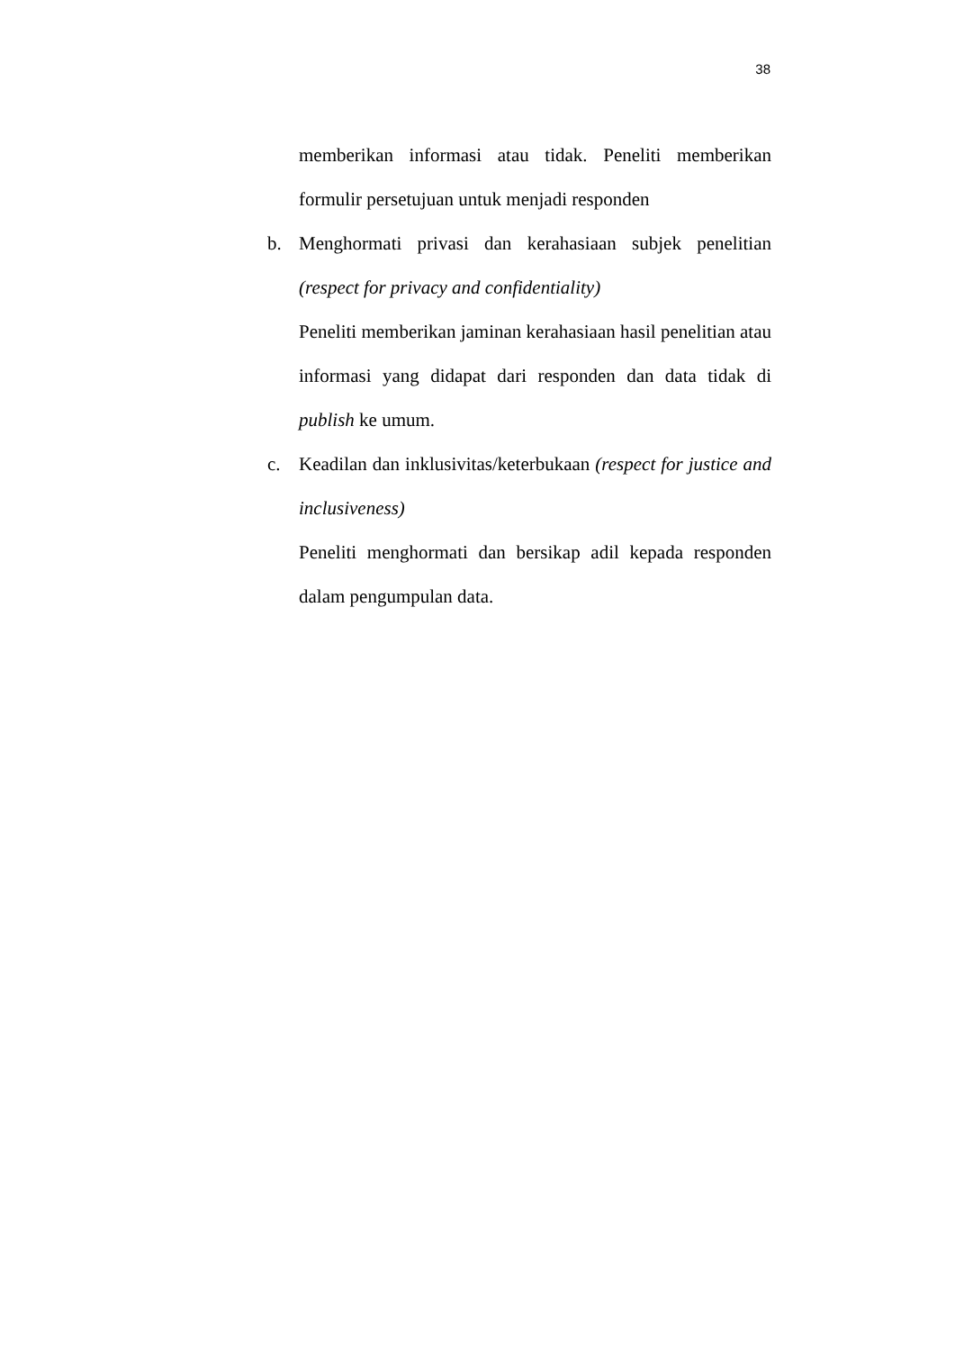38
memberikan informasi atau tidak. Peneliti memberikan formulir persetujuan untuk menjadi responden
b. Menghormati privasi dan kerahasiaan subjek penelitian (respect for privacy and confidentiality)
Peneliti memberikan jaminan kerahasiaan hasil penelitian atau informasi yang didapat dari responden dan data tidak di publish ke umum.
c. Keadilan dan inklusivitas/keterbukaan (respect for justice and inclusiveness)
Peneliti menghormati dan bersikap adil kepada responden dalam pengumpulan data.